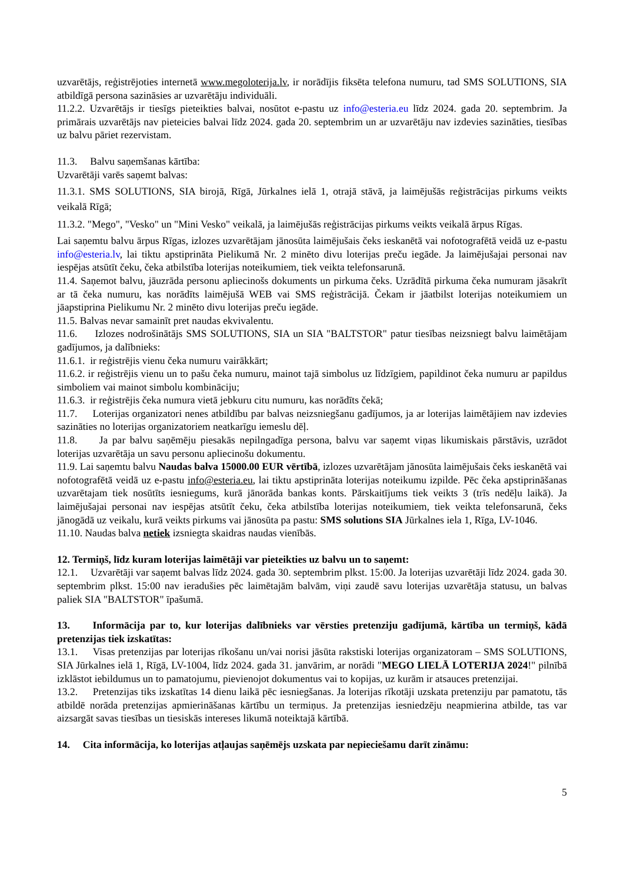uzvarētājs, reģistrējoties internetā www.megoloterija.lv, ir norādījis fiksēta telefona numuru, tad SMS SOLUTIONS, SIA atbildīgā persona sazināsies ar uzvarētāju individuāli.
11.2.2. Uzvarētājs ir tiesīgs pieteikties balvai, nosūtot e-pastu uz info@esteria.eu līdz 2024. gada 20. septembrim. Ja primārais uzvarētājs nav pieteicies balvai līdz 2024. gada 20. septembrim un ar uzvarētāju nav izdevies sazināties, tiesības uz balvu pāriet rezervistam.
11.3. Balvu saņemšanas kārtība:
Uzvarētāji varēs saņemt balvas:
11.3.1. SMS SOLUTIONS, SIA birojā, Rīgā, Jūrkalnes ielā 1, otrajā stāvā, ja laimējušās reģistrācijas pirkums veikts veikalā Rīgā;
11.3.2. "Mego", "Vesko" un "Mini Vesko" veikalā, ja laimējušās reģistrācijas pirkums veikts veikalā ārpus Rīgas.
Lai saņemtu balvu ārpus Rīgas, izlozes uzvarētājam jānosūta laimējušais čeks ieskanētā vai nofotografētā veidā uz e-pastu info@esteria.lv, lai tiktu apstiprināta Pielikumā Nr. 2 minēto divu loterijas preču iegāde. Ja laimējušajai personai nav iespējas atsūtīt čeku, čeka atbilstība loterijas noteikumiem, tiek veikta telefonsarunā.
11.4. Saņemot balvu, jāuzrāda personu apliecinošs dokuments un pirkuma čeks. Uzrādītā pirkuma čeka numuram jāsakrīt ar tā čeka numuru, kas norādīts laimējušā WEB vai SMS reģistrācijā. Čekam ir jāatbilst loterijas noteikumiem un jāapstiprina Pielikumu Nr. 2 minēto divu loterijas preču iegāde.
11.5. Balvas nevar samainīt pret naudas ekvivalentu.
11.6. Izlozes nodrošinātājs SMS SOLUTIONS, SIA un SIA "BALTSTOR" patur tiesības neizsniegt balvu laimētājam gadījumos, ja dalībnieks:
11.6.1. ir reģistrējis vienu čeka numuru vairākkārt;
11.6.2. ir reģistrējis vienu un to pašu čeka numuru, mainot tajā simbolus uz līdzīgiem, papildinot čeka numuru ar papildus simboliem vai mainot simbolu kombināciju;
11.6.3. ir reģistrējis čeka numura vietā jebkuru citu numuru, kas norādīts čekā;
11.7. Loterijas organizatori nenes atbildību par balvas neizsniegšanu gadījumos, ja ar loterijas laimētājiem nav izdevies sazināties no loterijas organizatoriem neatkarīgu iemeslu dēļ.
11.8. Ja par balvu saņēmēju piesakās nepilngadīga persona, balvu var saņemt viņas likumiskais pārstāvis, uzrādot loterijas uzvarētāja un savu personu apliecinošu dokumentu.
11.9. Lai saņemtu balvu Naudas balva 15000.00 EUR vērtībā, izlozes uzvarētājam jānosūta laimējušais čeks ieskanētā vai nofotografētā veidā uz e-pastu info@esteria.eu, lai tiktu apstiprināta loterijas noteikumu izpilde. Pēc čeka apstiprināšanas uzvarētajam tiek nosūtīts iesniegums, kurā jānorāda bankas konts. Pārskaitījums tiek veikts 3 (trīs nedēļu laikā). Ja laimējušajai personai nav iespējas atsūtīt čeku, čeka atbilstība loterijas noteikumiem, tiek veikta telefonsarunā, čeks jānogādā uz veikalu, kurā veikts pirkums vai jānosūta pa pastu: SMS solutions SIA Jūrkalnes iela 1, Rīga, LV-1046.
11.10. Naudas balva netiek izsniegta skaidras naudas vienībās.
12. Termiņš, līdz kuram loterijas laimētāji var pieteikties uz balvu un to saņemt:
12.1. Uzvarētāji var saņemt balvas līdz 2024. gada 30. septembrim plkst. 15:00. Ja loterijas uzvarētāji līdz 2024. gada 30. septembrim plkst. 15:00 nav ieradušies pēc laimētajām balvām, viņi zaudē savu loterijas uzvarētāja statusu, un balvas paliek SIA "BALTSTOR" īpašumā.
13. Informācija par to, kur loterijas dalībnieks var vērsties pretenziju gadījumā, kārtība un termiņš, kādā pretenzijas tiek izskatītas:
13.1. Visas pretenzijas par loterijas rīkošanu un/vai norisi jāsūta rakstiski loterijas organizatoram – SMS SOLUTIONS, SIA Jūrkalnes ielā 1, Rīgā, LV-1004, līdz 2024. gada 31. janvārim, ar norādi "MEGO LIELĀ LOTERIJA 2024!" pilnībā izklāstot iebildumus un to pamatojumu, pievienojot dokumentus vai to kopijas, uz kurām ir atsauces pretenzijai.
13.2. Pretenzijas tiks izskatītas 14 dienu laikā pēc iesniegšanas. Ja loterijas rīkotāji uzskata pretenziju par pamatotu, tās atbildē norāda pretenzijas apmierināšanas kārtību un termiņus. Ja pretenzijas iesniedzēju neapmierina atbilde, tas var aizsargāt savas tiesības un tiesiskās intereses likumā noteiktajā kārtībā.
14. Cita informācija, ko loterijas atļaujas saņēmējs uzskata par nepieciešamu darīt zināmu:
5